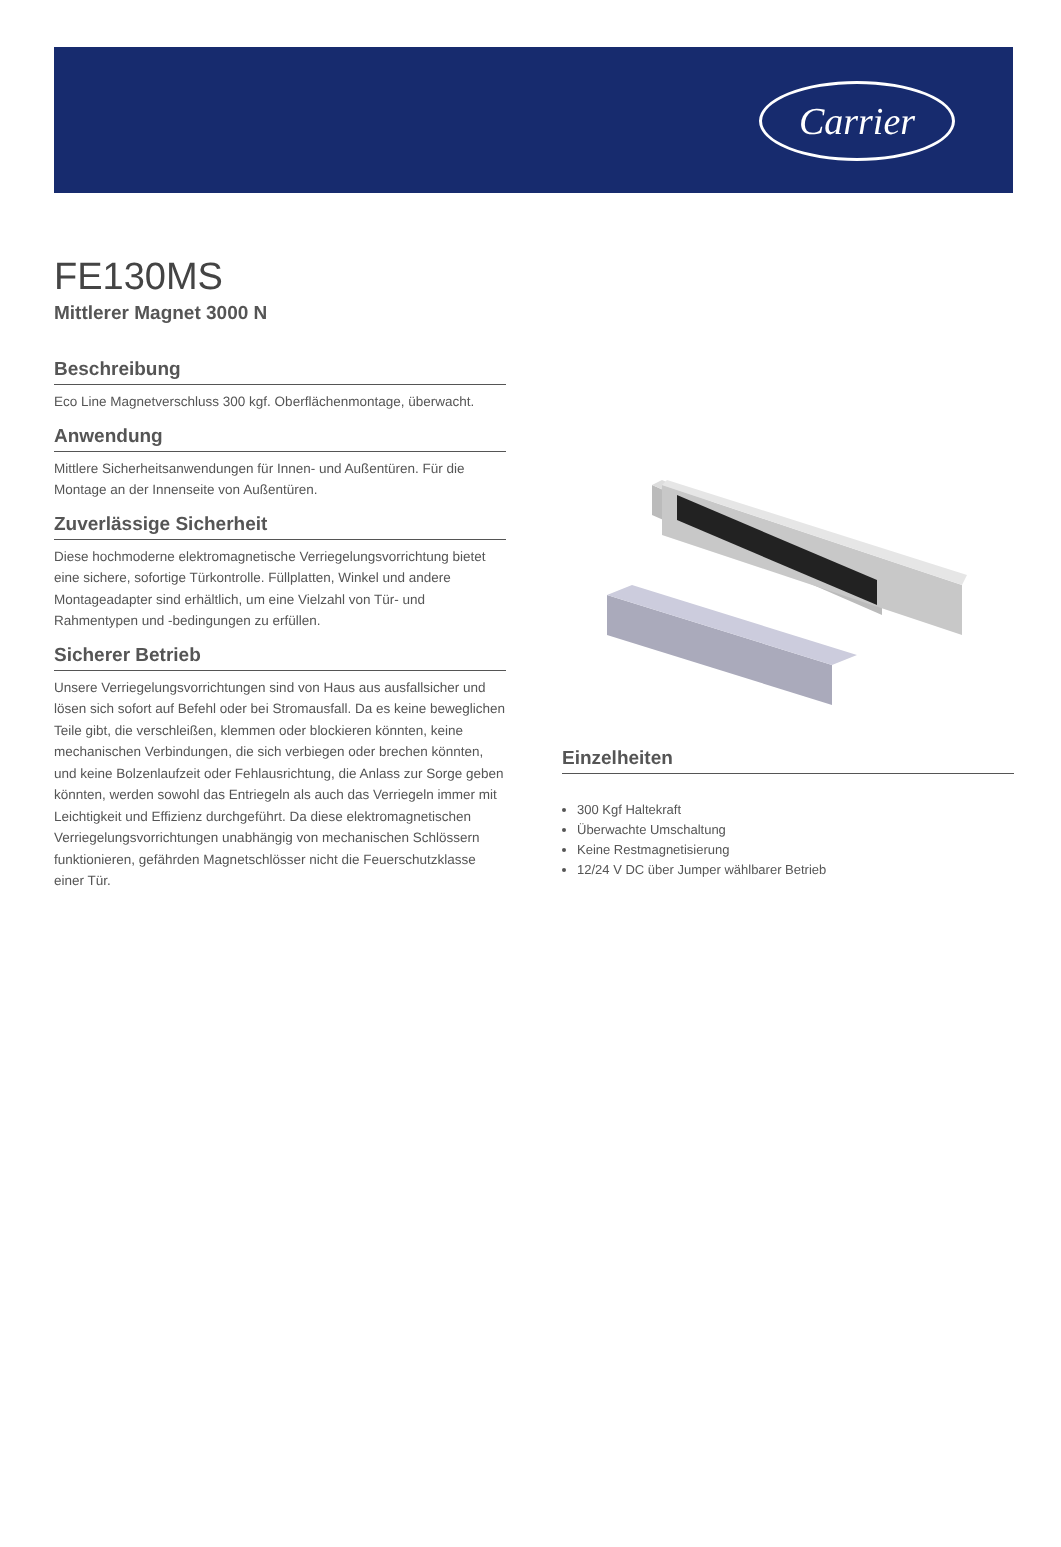Carrier
FE130MS
Mittlerer Magnet 3000 N
Beschreibung
Eco Line Magnetverschluss 300 kgf. Oberflächenmontage, überwacht.
Anwendung
Mittlere Sicherheitsanwendungen für Innen- und Außentüren. Für die Montage an der Innenseite von Außentüren.
Zuverlässige Sicherheit
Diese hochmoderne elektromagnetische Verriegelungsvorrichtung bietet eine sichere, sofortige Türkontrolle. Füllplatten, Winkel und andere Montageadapter sind erhältlich, um eine Vielzahl von Tür- und Rahmentypen und -bedingungen zu erfüllen.
Sicherer Betrieb
Unsere Verriegelungsvorrichtungen sind von Haus aus ausfallsicher und lösen sich sofort auf Befehl oder bei Stromausfall. Da es keine beweglichen Teile gibt, die verschleißen, klemmen oder blockieren könnten, keine mechanischen Verbindungen, die sich verbiegen oder brechen könnten, und keine Bolzenlaufzeit oder Fehlausrichtung, die Anlass zur Sorge geben könnten, werden sowohl das Entriegeln als auch das Verriegeln immer mit Leichtigkeit und Effizienz durchgeführt. Da diese elektromagnetischen Verriegelungsvorrichtungen unabhängig von mechanischen Schlössern funktionieren, gefährden Magnetschlösser nicht die Feuerschutzklasse einer Tür.
Einzelheiten
300 Kgf Haltekraft
Überwachte Umschaltung
Keine Restmagnetisierung
12/24 V DC über Jumper wählbarer Betrieb